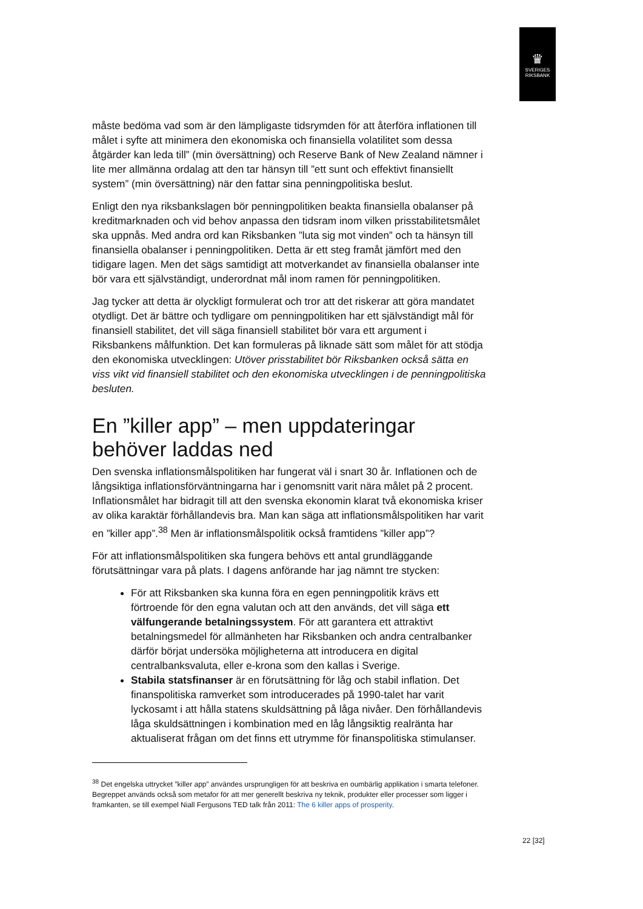♛
SVERIGES
RIKSBANK
måste bedöma vad som är den lämpligaste tidsrymden för att återföra inflationen till målet i syfte att minimera den ekonomiska och finansiella volatilitet som dessa åtgärder kan leda till” (min översättning) och Reserve Bank of New Zealand nämner i lite mer allmänna ordalag att den tar hänsyn till ”ett sunt och effektivt finansiellt system” (min översättning) när den fattar sina penningpolitiska beslut.
Enligt den nya riksbankslagen bör penningpolitiken beakta finansiella obalanser på kreditmarknaden och vid behov anpassa den tidsram inom vilken prisstabilitetsmålet ska uppnås. Med andra ord kan Riksbanken ”luta sig mot vinden” och ta hänsyn till finansiella obalanser i penningpolitiken. Detta är ett steg framåt jämfört med den tidigare lagen. Men det sägs samtidigt att motverkandet av finansiella obalanser inte bör vara ett självständigt, underordnat mål inom ramen för penningpolitiken.
Jag tycker att detta är olyckligt formulerat och tror att det riskerar att göra mandatet otydligt. Det är bättre och tydligare om penningpolitiken har ett självständigt mål för finansiell stabilitet, det vill säga finansiell stabilitet bör vara ett argument i Riksbankens målfunktion. Det kan formuleras på liknade sätt som målet för att stödja den ekonomiska utvecklingen: Utöver prisstabilitet bör Riksbanken också sätta en viss vikt vid finansiell stabilitet och den ekonomiska utvecklingen i de penningpolitiska besluten.
En ”killer app” – men uppdateringar behöver laddas ned
Den svenska inflationsmålspolitiken har fungerat väl i snart 30 år. Inflationen och de långsiktiga inflationsförväntningarna har i genomsnitt varit nära målet på 2 procent. Inflationsmålet har bidragit till att den svenska ekonomin klarat två ekonomiska kriser av olika karaktär förhållandevis bra. Man kan säga att inflationsmålspolitiken har varit en ”killer app”.<sup>38</sup> Men är inflationsmålspolitik också framtidens ”killer app”?
För att inflationsmålspolitiken ska fungera behövs ett antal grundläggande förutsättningar vara på plats. I dagens anförande har jag nämnt tre stycken:
För att Riksbanken ska kunna föra en egen penningpolitik krävs ett förtroende för den egna valutan och att den används, det vill säga ett välfungerande betalningssystem. För att garantera ett attraktivt betalningsmedel för allmänheten har Riksbanken och andra centralbanker därför börjat undersöka möjligheterna att introducera en digital centralbanksvaluta, eller e-krona som den kallas i Sverige.
Stabila statsfinanser är en förutsättning för låg och stabil inflation. Det finanspolitiska ramverket som introducerades på 1990-talet har varit lyckosamt i att hålla statens skuldsättning på låga nivåer. Den förhållandevis låga skuldsättningen i kombination med en låg långsiktig realränta har aktualiserat frågan om det finns ett utrymme för finanspolitiska stimulanser.
<sup>38</sup> Det engelska uttrycket ”killer app” användes ursprungligen för att beskriva en oumbärlig applikation i smarta telefoner. Begreppet används också som metafor för att mer generellt beskriva ny teknik, produkter eller processer som ligger i framkanten, se till exempel Niall Fergusons TED talk från 2011: The 6 killer apps of prosperity.
22 [32]